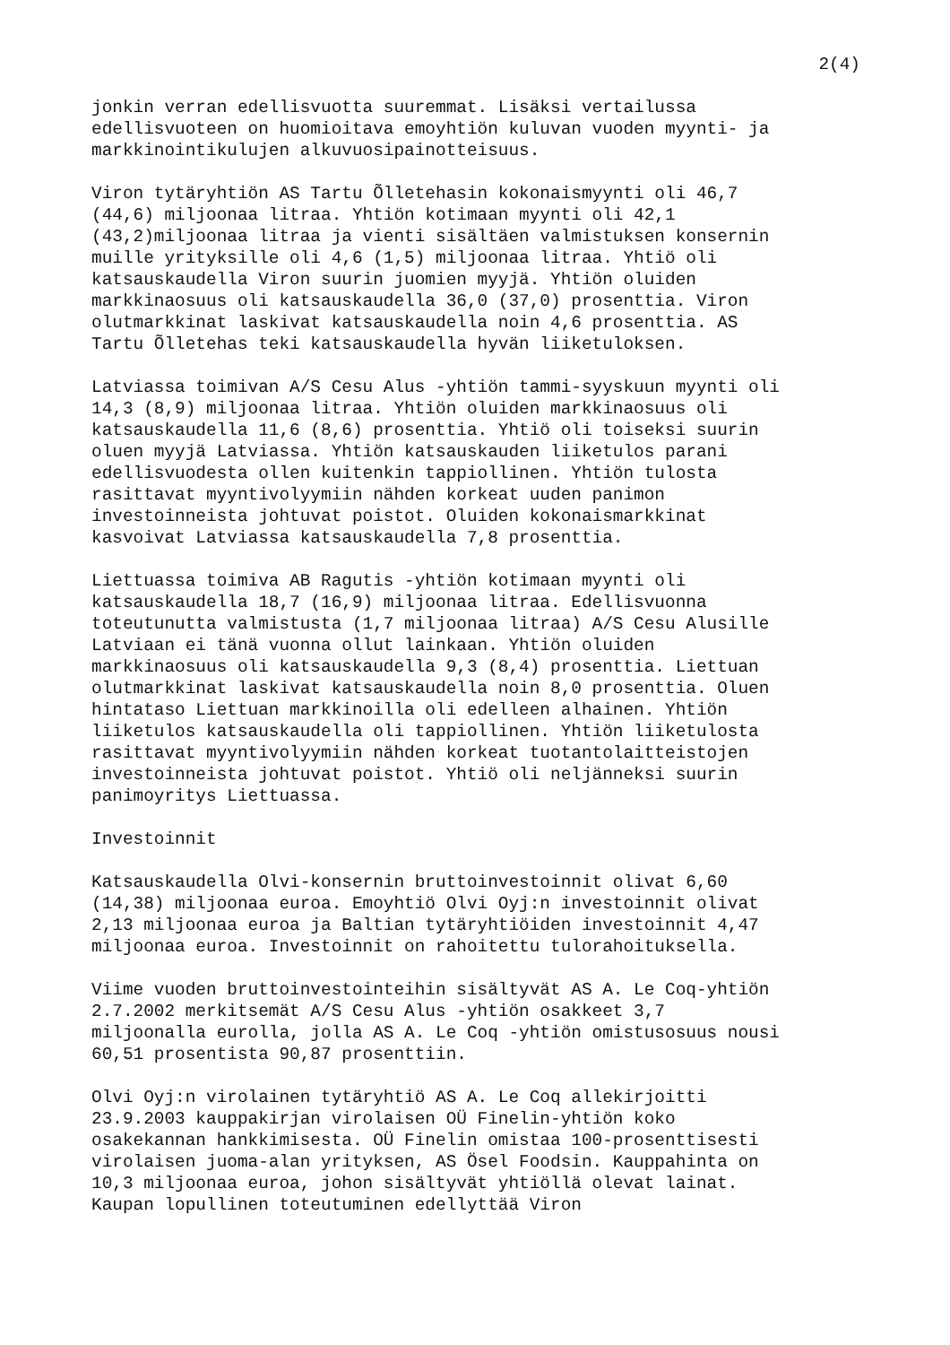2(4)
jonkin verran edellisvuotta suuremmat. Lisäksi vertailussa edellisvuoteen on huomioitava emoyhtiön kuluvan vuoden myynti- ja markkinointikulujen alkuvuosipainotteisuus.
Viron tytäryhtiön AS Tartu Õlletehasin kokonaismyynti oli 46,7 (44,6) miljoonaa litraa. Yhtiön kotimaan myynti oli 42,1 (43,2)miljoonaa litraa ja vienti sisältäen valmistuksen konsernin muille yrityksille oli 4,6 (1,5) miljoonaa litraa. Yhtiö oli katsauskaudella Viron suurin juomien myyjä. Yhtiön oluiden markkinaosuus oli katsauskaudella 36,0 (37,0) prosenttia. Viron olutmarkkinat laskivat katsauskaudella noin 4,6 prosenttia. AS Tartu Õlletehas teki katsauskaudella hyvän liiketuloksen.
Latviassa toimivan A/S Cesu Alus -yhtiön tammi-syyskuun myynti oli 14,3 (8,9) miljoonaa litraa. Yhtiön oluiden markkinaosuus oli katsauskaudella 11,6 (8,6) prosenttia. Yhtiö oli toiseksi suurin oluen myyjä Latviassa. Yhtiön katsauskauden liiketulos parani edellisvuodesta ollen kuitenkin tappiollinen. Yhtiön tulosta rasittavat myyntivolyymiin nähden korkeat uuden panimon investoinneista johtuvat poistot. Oluiden kokonaismarkkinat kasvoivat Latviassa katsauskaudella 7,8 prosenttia.
Liettuassa toimiva AB Ragutis -yhtiön kotimaan myynti oli katsauskaudella 18,7 (16,9) miljoonaa litraa. Edellisvuonna toteutunutta valmistusta (1,7 miljoonaa litraa) A/S Cesu Alusille Latviaan ei tänä vuonna ollut lainkaan. Yhtiön oluiden markkinaosuus oli katsauskaudella 9,3 (8,4) prosenttia. Liettuan olutmarkkinat laskivat katsauskaudella noin 8,0 prosenttia. Oluen hintataso Liettuan markkinoilla oli edelleen alhainen. Yhtiön liiketulos katsauskaudella oli tappiollinen. Yhtiön liiketulosta rasittavat myyntivolyymiin nähden korkeat tuotantolaitteistojen investoinneista johtuvat poistot. Yhtiö oli neljänneksi suurin panimoyritys Liettuassa.
Investoinnit
Katsauskaudella Olvi-konsernin bruttoinvestoinnit olivat 6,60 (14,38) miljoonaa euroa. Emoyhtiö Olvi Oyj:n investoinnit olivat 2,13 miljoonaa euroa ja Baltian tytäryhtiöiden investoinnit 4,47 miljoonaa euroa. Investoinnit on rahoitettu tulorahoituksella.
Viime vuoden bruttoinvestointeihin sisältyvät AS A. Le Coq-yhtiön 2.7.2002 merkitsemät A/S Cesu Alus -yhtiön osakkeet 3,7 miljoonalla eurolla, jolla AS A. Le Coq -yhtiön omistusosuus nousi 60,51 prosentista 90,87 prosenttiin.
Olvi Oyj:n virolainen tytäryhtiö AS A. Le Coq allekirjoitti 23.9.2003 kauppakirjan virolaisen OÜ Finelin-yhtiön koko osakekannan hankkimisesta. OÜ Finelin omistaa 100-prosenttisesti virolaisen juoma-alan yrityksen, AS Ösel Foodsin. Kauppahinta on 10,3 miljoonaa euroa, johon sisältyvät yhtiöllä olevat lainat. Kaupan lopullinen toteutuminen edellyttää Viron